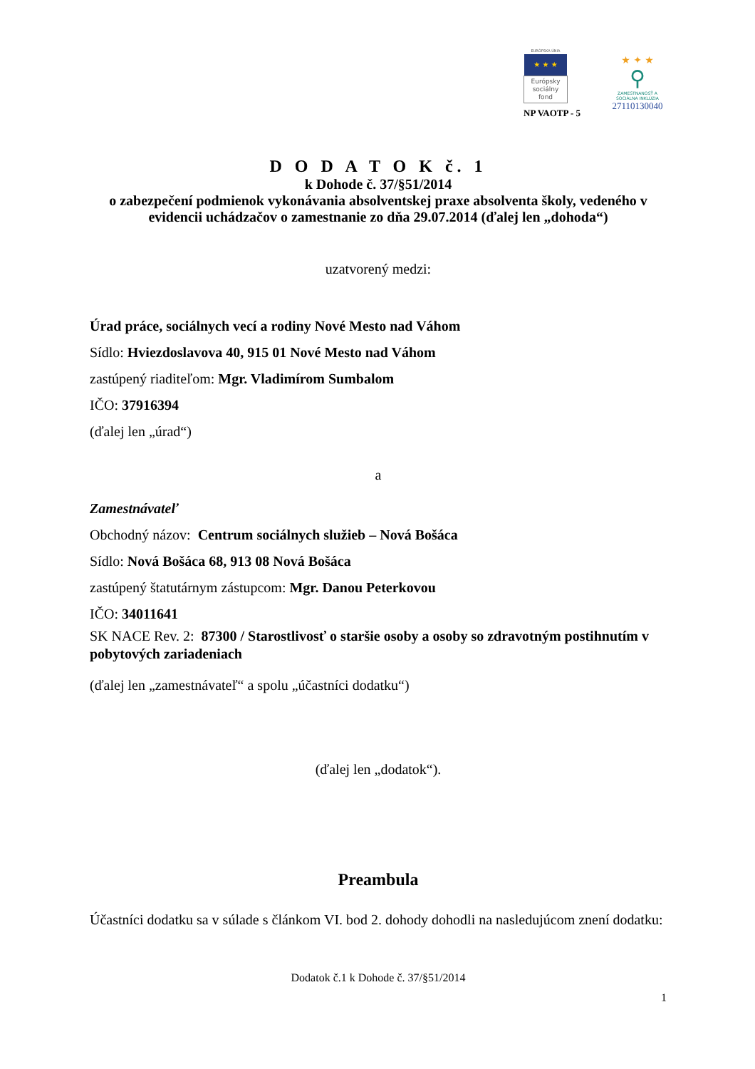EURÓPSKA ÚNIA
★ ★ ★
Európsky sociálny fond
NP VAOTP - 5
★ ✦ ★
⚲
ZAMESTNANOSŤ A SOCIÁLNA INKLÚZIA
27110130040
D O D A T O K č. 1
k Dohode č. 37/§51/2014
o zabezpečení podmienok vykonávania absolventskej praxe absolventa školy, vedeného v evidencii uchádzačov o zamestnanie zo dňa 29.07.2014 (ďalej len „dohoda“)
uzatvorený medzi:
Úrad práce, sociálnych vecí a rodiny Nové Mesto nad Váhom
Sídlo: Hviezdoslavova 40, 915 01 Nové Mesto nad Váhom
zastúpený riaditeľom: Mgr. Vladimírom Sumbalom
IČO: 37916394
(ďalej len „úrad“)
a
Zamestnávateľ
Obchodný názov: Centrum sociálnych služieb – Nová Bošáca
Sídlo: Nová Bošáca 68, 913 08 Nová Bošáca
zastúpený štatutárnym zástupcom: Mgr. Danou Peterkovou
IČO: 34011641
SK NACE Rev. 2: 87300 / Starostlivosť o staršie osoby a osoby so zdravotným postihnutím v pobytových zariadeniach
(ďalej len „zamestnávateľ“ a spolu „účastníci dodatku“)
(ďalej len „dodatok“).
Preambula
Účastníci dodatku sa v súlade s článkom VI. bod 2. dohody dohodli na nasledujúcom znení dodatku:
Dodatok č.1 k Dohode č. 37/§51/2014
1